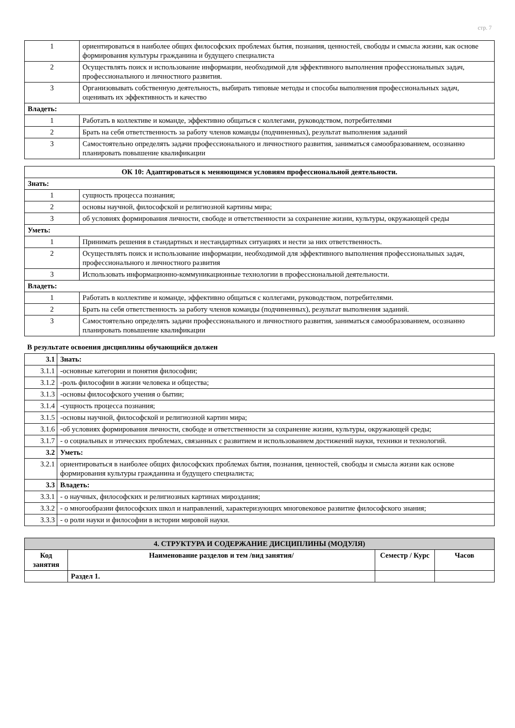стр. 7
| 1 | ориентироваться в наиболее общих философских проблемах бытия, познания, ценностей, свободы и смысла жизни, как основе формирования культуры гражданина и будущего специалиста |
| 2 | Осуществлять поиск и использование информации, необходимой для эффективного выполнения профессиональных задач, профессионального и личностного развития. |
| 3 | Организовывать собственную деятельность, выбирать типовые методы и способы выполнения профессиональных задач, оценивать их эффективность и качество |
| Владеть: | |
| 1 | Работать в коллективе и команде, эффективно общаться с коллегами, руководством, потребителями |
| 2 | Брать на себя ответственность за работу членов команды (подчиненных), результат выполнения заданий |
| 3 | Самостоятельно определять задачи профессионального и личностного развития, заниматься самообразованием, осознанно планировать повышение квалификации |
| ОК 10: Адаптироваться к меняющимся условиям профессиональной деятельности. | |
| Знать: | |
| 1 | сущность процесса познания; |
| 2 | основы научной, философской и религиозной картины мира; |
| 3 | об условиях формирования личности, свободе и ответственности за сохранение жизни, культуры, окружающей среды |
| Уметь: | |
| 1 | Принимать решения в стандартных и нестандартных ситуациях и нести за них ответственность. |
| 2 | Осуществлять поиск и использование информации, необходимой для эффективного выполнения профессиональных задач, профессионального и личностного развития |
| 3 | Использовать информационно-коммуникационные технологии в профессиональной деятельности. |
| Владеть: | |
| 1 | Работать в коллективе и команде, эффективно общаться с коллегами, руководством, потребителями. |
| 2 | Брать на себя ответственность за работу членов команды (подчиненных), результат выполнения заданий. |
| 3 | Самостоятельно определять задачи профессионального и личностного развития, заниматься самообразованием, осознанно планировать повышение квалификации |
В результате освоения дисциплины обучающийся должен
| 3.1 | Знать: |
| 3.1.1 | -основные категории и понятия философии; |
| 3.1.2 | -роль философии в жизни человека и общества; |
| 3.1.3 | -основы философского учения о бытии; |
| 3.1.4 | -сущность процесса познания; |
| 3.1.5 | -основы научной, философской и религиозной картин мира; |
| 3.1.6 | -об условиях формирования личности, свободе и ответственности за сохранение жизни, культуры, окружающей среды; |
| 3.1.7 | - о социальных и этических проблемах, связанных с развитием и использованием достижений науки, техники и технологий. |
| 3.2 | Уметь: |
| 3.2.1 | ориентироваться в наиболее общих философских проблемах бытия, познания, ценностей, свободы и смысла жизни как основе формирования культуры гражданина и будущего специалиста; |
| 3.3 | Владеть: |
| 3.3.1 | - о научных, философских и религиозных картинах мироздания; |
| 3.3.2 | - о многообразии философских школ и направлений, характеризующих многовековое развитие философского знания; |
| 3.3.3 | - о роли науки и философии в истории мировой науки. |
| 4. СТРУКТУРА И СОДЕРЖАНИЕ ДИСЦИПЛИНЫ (МОДУЛЯ) | | | |
| Код занятия | Наименование разделов и тем /вид занятия/ | Семестр / Курс | Часов |
| | Раздел 1. | | |